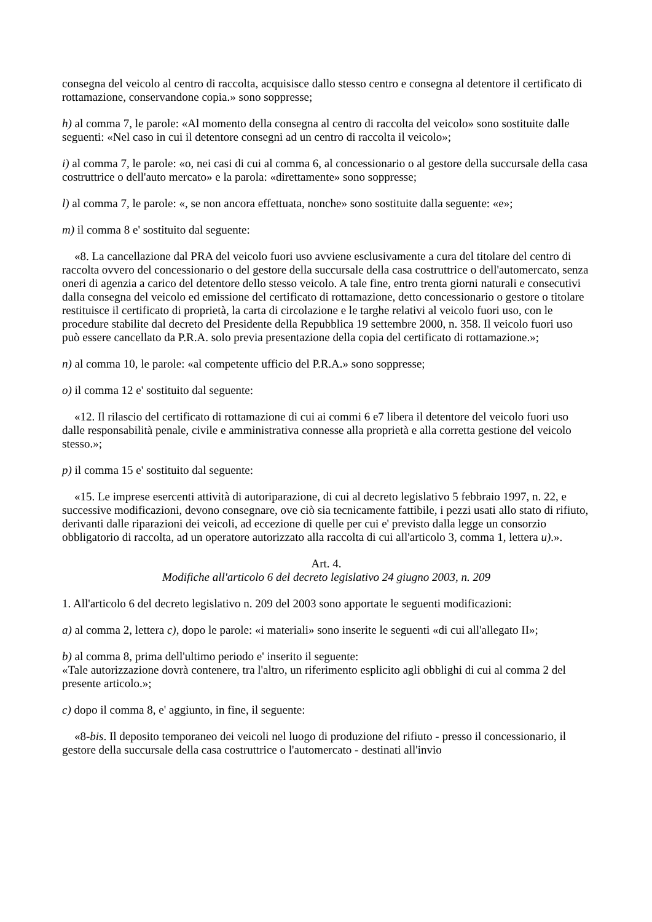consegna del veicolo al centro di raccolta, acquisisce dallo stesso centro e consegna al detentore il certificato di rottamazione, conservandone copia.» sono soppresse;
h) al comma 7, le parole: «Al momento della consegna al centro di raccolta del veicolo» sono sostituite dalle seguenti: «Nel caso in cui il detentore consegni ad un centro di raccolta il veicolo»;
i) al comma 7, le parole: «o, nei casi di cui al comma 6, al concessionario o al gestore della succursale della casa costruttrice o dell'auto mercato» e la parola: «direttamente» sono soppresse;
l) al comma 7, le parole: «, se non ancora effettuata, nonche» sono sostituite dalla seguente: «e»;
m) il comma 8 e' sostituito dal seguente:
«8. La cancellazione dal PRA del veicolo fuori uso avviene esclusivamente a cura del titolare del centro di raccolta ovvero del concessionario o del gestore della succursale della casa costruttrice o dell'automercato, senza oneri di agenzia a carico del detentore dello stesso veicolo. A tale fine, entro trenta giorni naturali e consecutivi dalla consegna del veicolo ed emissione del certificato di rottamazione, detto concessionario o gestore o titolare restituisce il certificato di proprietà, la carta di circolazione e le targhe relativi al veicolo fuori uso, con le procedure stabilite dal decreto del Presidente della Repubblica 19 settembre 2000, n. 358. Il veicolo fuori uso può essere cancellato da P.R.A. solo previa presentazione della copia del certificato di rottamazione.»;
n) al comma 10, le parole: «al competente ufficio del P.R.A.» sono soppresse;
o) il comma 12 e' sostituito dal seguente:
«12. Il rilascio del certificato di rottamazione di cui ai commi 6 e7 libera il detentore del veicolo fuori uso dalle responsabilità penale, civile e amministrativa connesse alla proprietà e alla corretta gestione del veicolo stesso.»;
p) il comma 15 e' sostituito dal seguente:
«15. Le imprese esercenti attività di autoriparazione, di cui al decreto legislativo 5 febbraio 1997, n. 22, e successive modificazioni, devono consegnare, ove ciò sia tecnicamente fattibile, i pezzi usati allo stato di rifiuto, derivanti dalle riparazioni dei veicoli, ad eccezione di quelle per cui e' previsto dalla legge un consorzio obbligatorio di raccolta, ad un operatore autorizzato alla raccolta di cui all'articolo 3, comma 1, lettera u).».
Art. 4.
Modifiche all'articolo 6 del decreto legislativo 24 giugno 2003, n. 209
1. All'articolo 6 del decreto legislativo n. 209 del 2003 sono apportate le seguenti modificazioni:
a) al comma 2, lettera c), dopo le parole: «i materiali» sono inserite le seguenti «di cui all'allegato II»;
b) al comma 8, prima dell'ultimo periodo e' inserito il seguente:
«Tale autorizzazione dovrà contenere, tra l'altro, un riferimento esplicito agli obblighi di cui al comma 2 del presente articolo.»;
c) dopo il comma 8, e' aggiunto, in fine, il seguente:
«8-bis. Il deposito temporaneo dei veicoli nel luogo di produzione del rifiuto - presso il concessionario, il gestore della succursale della casa costruttrice o l'automercato - destinati all'invio